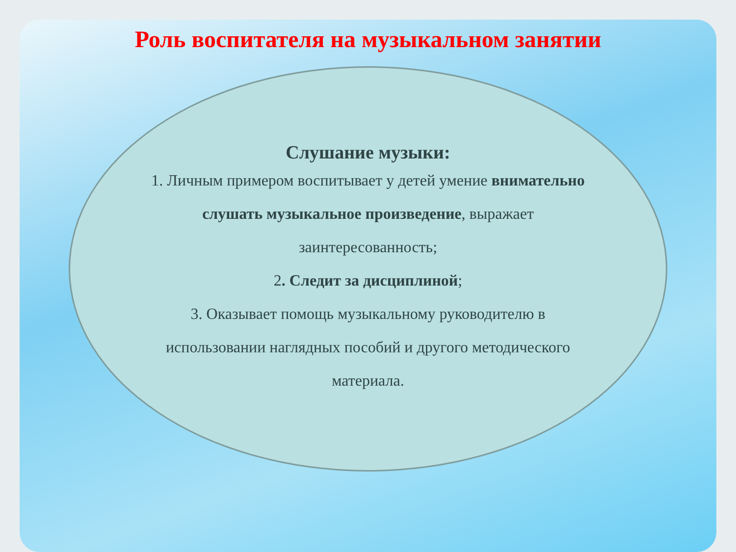Роль воспитателя на музыкальном занятии
Слушание музыки:
1. Личным примером воспитывает у детей умение внимательно слушать музыкальное произведение, выражает заинтересованность;
2. Следит за дисциплиной;
3. Оказывает помощь музыкальному руководителю в использовании наглядных пособий и другого методического материала.